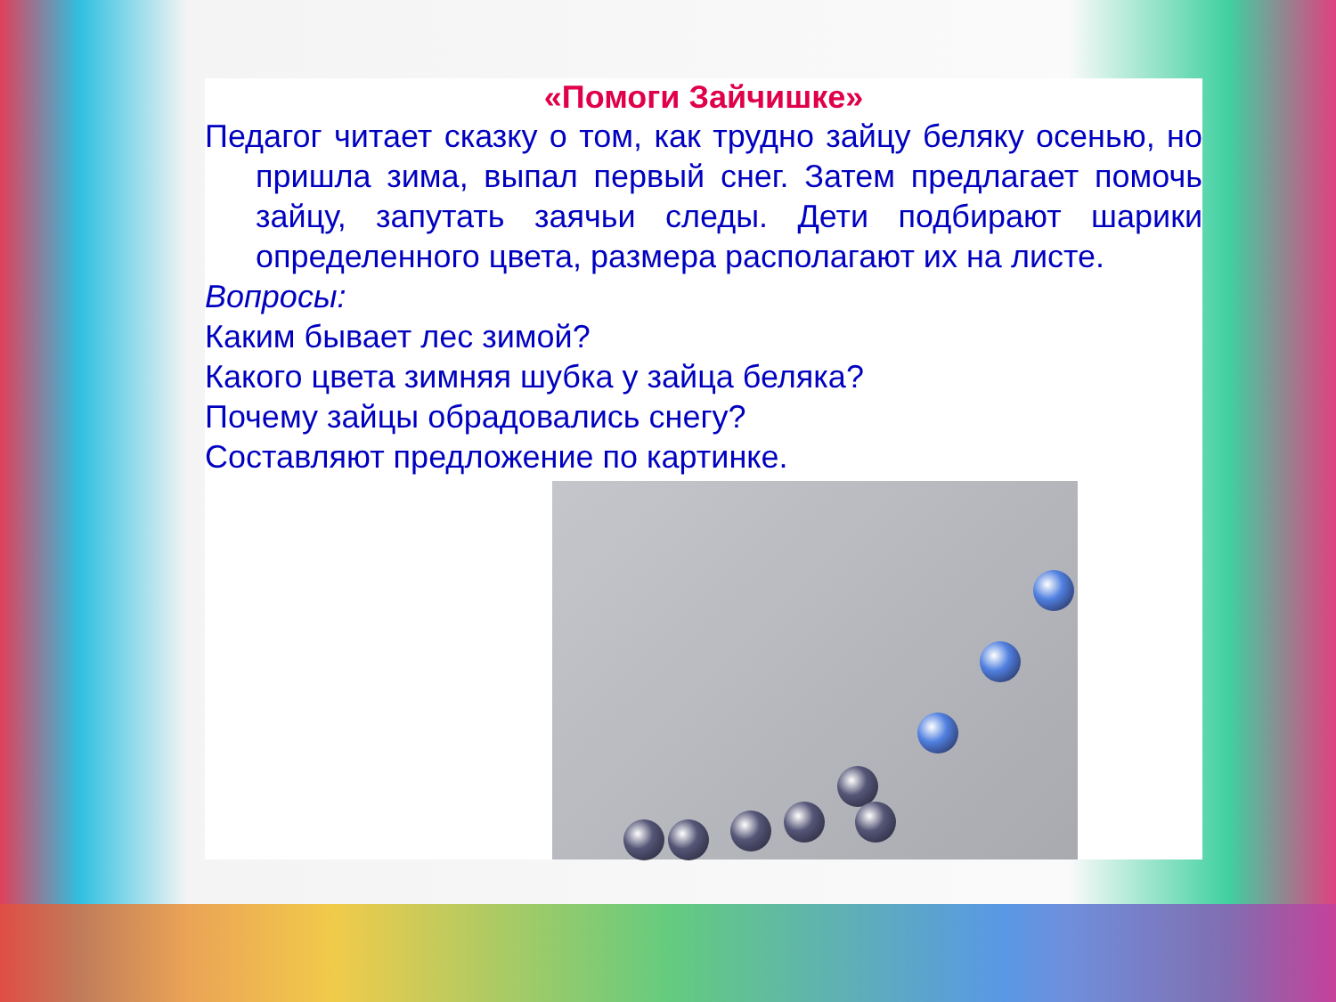«Помоги Зайчишке»
Педагог читает сказку о том, как трудно зайцу беляку осенью, но пришла зима, выпал первый снег. Затем предлагает помочь зайцу, запутать заячьи следы. Дети подбирают шарики определенного цвета, размера располагают их на листе.
Вопросы:
Каким бывает лес зимой?
Какого цвета зимняя шубка у зайца беляка?
Почему зайцы обрадовались снегу?
Составляют предложение по картинке.